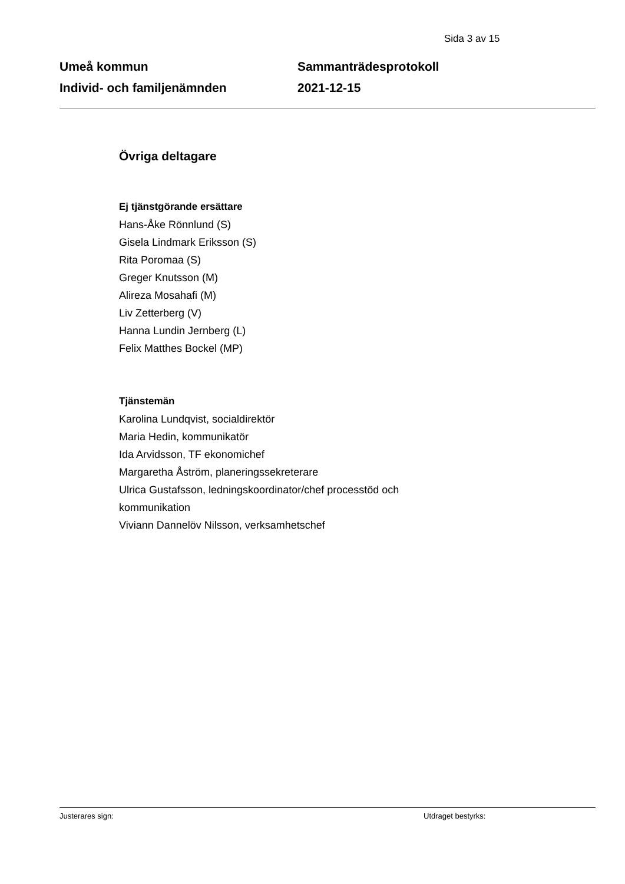Sida 3 av 15
Umeå kommun
Individ- och familjenämnden
Sammanträdesprotokoll
2021-12-15
Övriga deltagare
Ej tjänstgörande ersättare
Hans-Åke Rönnlund (S)
Gisela Lindmark Eriksson (S)
Rita Poromaa (S)
Greger Knutsson (M)
Alireza Mosahafi (M)
Liv Zetterberg (V)
Hanna Lundin Jernberg (L)
Felix Matthes Bockel (MP)
Tjänstemän
Karolina Lundqvist, socialdirektör
Maria Hedin, kommunikatör
Ida Arvidsson, TF ekonomichef
Margaretha Åström, planeringssekreterare
Ulrica Gustafsson, ledningskoordinator/chef processtöd och
kommunikation
Viviann Dannelöv Nilsson, verksamhetschef
Justerares sign: Utdraget bestyrks: